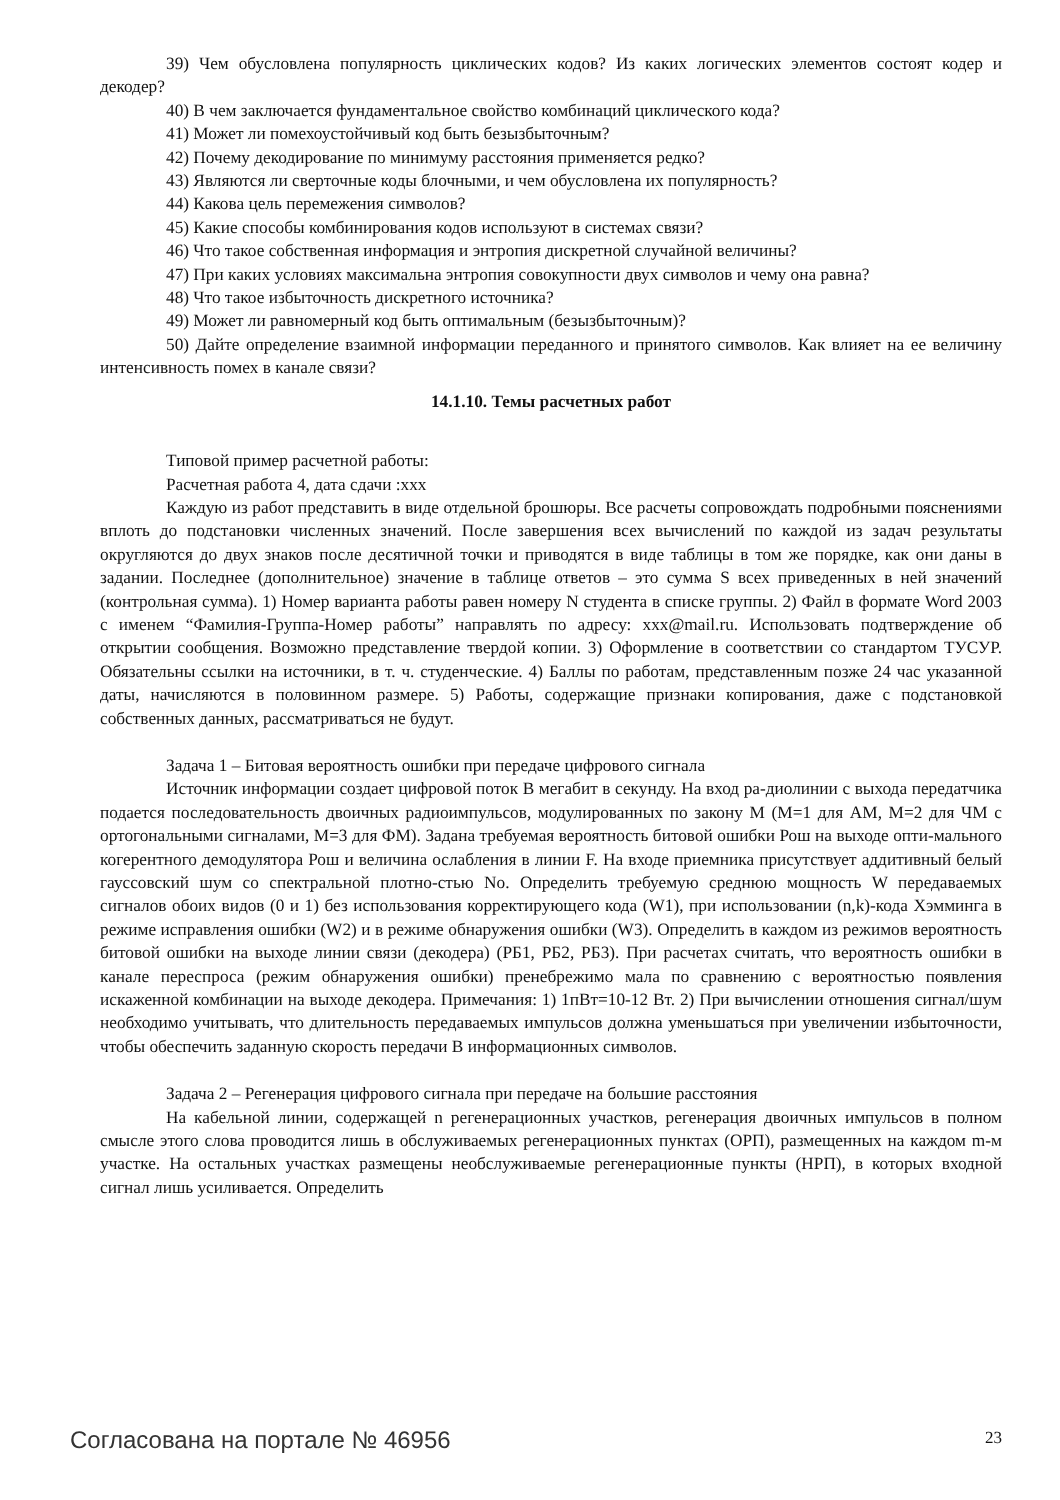39) Чем обусловлена популярность циклических кодов? Из каких логических элементов состоят кодер и декодер?
40) В чем заключается фундаментальное свойство комбинаций циклического кода?
41) Может ли помехоустойчивый код быть безызбыточным?
42) Почему декодирование по минимуму расстояния применяется редко?
43) Являются ли сверточные коды блочными, и чем обусловлена их популярность?
44) Какова цель перемежения символов?
45) Какие способы комбинирования кодов используют в системах связи?
46) Что такое собственная информация и энтропия дискретной случайной величины?
47) При каких условиях максимальна энтропия совокупности двух символов и чему она равна?
48) Что такое избыточность дискретного источника?
49) Может ли равномерный код быть оптимальным (безызбыточным)?
50) Дайте определение взаимной информации переданного и принятого символов. Как влияет на ее величину интенсивность помех в канале связи?
14.1.10. Темы расчетных работ
Типовой пример расчетной работы:
Расчетная работа 4, дата сдачи :xxx
Каждую из работ представить в виде отдельной брошюры. Все расчеты сопровождать подробными пояснениями вплоть до подстановки численных значений. После завершения всех вычислений по каждой из задач результаты округляются до двух знаков после десятичной точки и приводятся в виде таблицы в том же порядке, как они даны в задании. Последнее (дополнительное) значение в таблице ответов – это сумма S всех приведенных в ней значений (контрольная сумма). 1) Номер варианта работы равен номеру N студента в списке группы. 2) Файл в формате Word 2003 с именем “Фамилия-Группа-Номер работы” направлять по адресу: xxx@mail.ru. Использовать подтверждение об открытии сообщения. Возможно представление твердой копии. 3) Оформление в соответствии со стандартом ТУСУР. Обязательны ссылки на источники, в т. ч. студенческие. 4) Баллы по работам, представленным позже 24 час указанной даты, начисляются в половинном размере. 5) Работы, содержащие признаки копирования, даже с подстановкой собственных данных, рассматриваться не будут.
Задача 1 – Битовая вероятность ошибки при передаче цифрового сигнала
Источник информации создает цифровой поток B мегабит в секунду. На вход ра-диолинии с выхода передатчика подается последовательность двоичных радиоимпульсов, модулированных по закону M (M=1 для АМ, M=2 для ЧМ с ортогональными сигналами, M=3 для ФМ). Задана требуемая вероятность битовой ошибки Рош на выходе опти-мального когерентного демодулятора Рош и величина ослабления в линии F. На входе приемника присутствует аддитивный белый гауссовский шум со спектральной плотно-стью No. Определить требуемую среднюю мощность W передаваемых сигналов обоих видов (0 и 1) без использования корректирующего кода (W1), при использовании (n,k)-кода Хэмминга в режиме исправления ошибки (W2) и в режиме обнаружения ошибки (W3). Определить в каждом из режимов вероятность битовой ошибки на выходе линии связи (декодера) (РБ1, РБ2, РБ3). При расчетах считать, что вероятность ошибки в канале переспроса (режим обнаружения ошибки) пренебрежимо мала по сравнению с вероятностью появления искаженной комбинации на выходе декодера. Примечания: 1) 1пВт=10-12 Вт. 2) При вычислении отношения сигнал/шум необходимо учитывать, что длительность передаваемых импульсов должна уменьшаться при увеличении избыточности, чтобы обеспечить заданную скорость передачи B информационных символов.
Задача 2 – Регенерация цифрового сигнала при передаче на большие расстояния
На кабельной линии, содержащей n регенерационных участков, регенерация двоичных импульсов в полном смысле этого слова проводится лишь в обслуживаемых регенерационных пунктах (ОРП), размещенных на каждом m-м участке. На остальных участках размещены необслуживаемые регенерационные пункты (НРП), в которых входной сигнал лишь усиливается. Определить
Согласована на портале № 46956 23